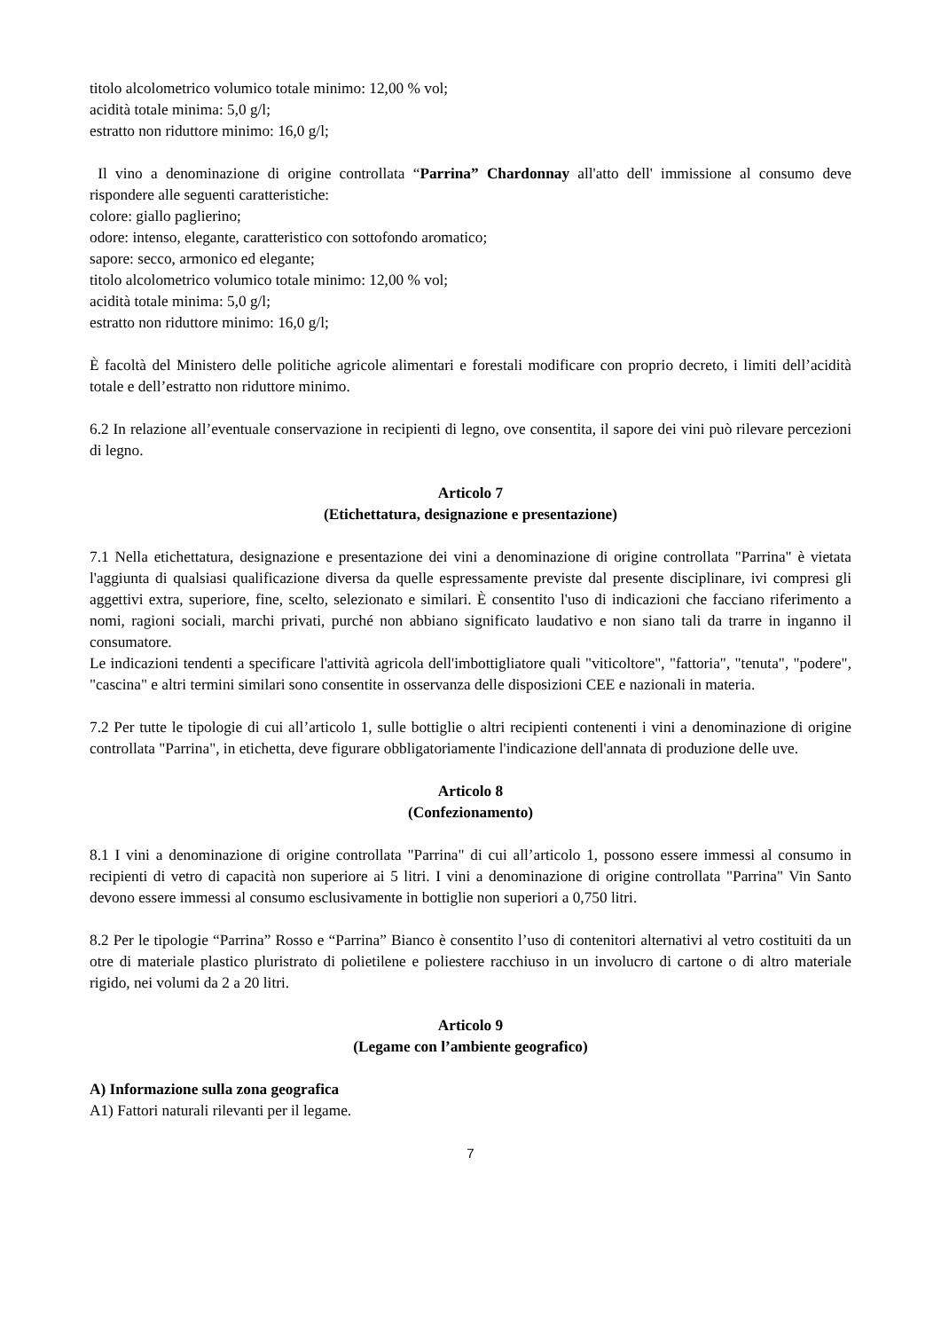titolo alcolometrico volumico totale minimo: 12,00 % vol;
acidità totale minima: 5,0 g/l;
estratto non riduttore minimo: 16,0 g/l;
Il vino a denominazione di origine controllata “Parrina” Chardonnay all'atto dell' immissione al consumo deve rispondere alle seguenti caratteristiche:
colore: giallo paglierino;
odore: intenso, elegante, caratteristico con sottofondo aromatico;
sapore: secco, armonico ed elegante;
titolo alcolometrico volumico totale minimo: 12,00 % vol;
acidità totale minima: 5,0 g/l;
estratto non riduttore minimo: 16,0 g/l;
È facoltà del Ministero delle politiche agricole alimentari e forestali modificare con proprio decreto, i limiti dell’acidità totale e dell’estratto non riduttore minimo.
6.2 In relazione all’eventuale conservazione in recipienti di legno, ove consentita, il sapore dei vini può rilevare percezioni di legno.
Articolo 7
(Etichettatura, designazione e presentazione)
7.1 Nella etichettatura, designazione e presentazione dei vini a denominazione di origine controllata "Parrina" è vietata l'aggiunta di qualsiasi qualificazione diversa da quelle espressamente previste dal presente disciplinare, ivi compresi gli aggettivi extra, superiore, fine, scelto, selezionato e similari. È consentito l'uso di indicazioni che facciano riferimento a nomi, ragioni sociali, marchi privati, purché non abbiano significato laudativo e non siano tali da trarre in inganno il consumatore.
Le indicazioni tendenti a specificare l'attività agricola dell'imbottigliatore quali "viticoltore", "fattoria", "tenuta", "podere", "cascina" e altri termini similari sono consentite in osservanza delle disposizioni CEE e nazionali in materia.
7.2 Per tutte le tipologie di cui all’articolo 1, sulle bottiglie o altri recipienti contenenti i vini a denominazione di origine controllata "Parrina", in etichetta, deve figurare obbligatoriamente l'indicazione dell'annata di produzione delle uve.
Articolo 8
(Confezionamento)
8.1 I vini a denominazione di origine controllata "Parrina" di cui all’articolo 1, possono essere immessi al consumo in recipienti di vetro di capacità non superiore ai 5 litri. I vini a denominazione di origine controllata "Parrina" Vin Santo devono essere immessi al consumo esclusivamente in bottiglie non superiori a 0,750 litri.
8.2 Per le tipologie “Parrina” Rosso e “Parrina” Bianco è consentito l’uso di contenitori alternativi al vetro costituiti da un otre di materiale plastico pluristrato di polietilene e poliestere racchiuso in un involucro di cartone o di altro materiale rigido, nei volumi da 2 a 20 litri.
Articolo 9
(Legame con l’ambiente geografico)
A) Informazione sulla zona geografica
A1) Fattori naturali rilevanti per il legame.
7